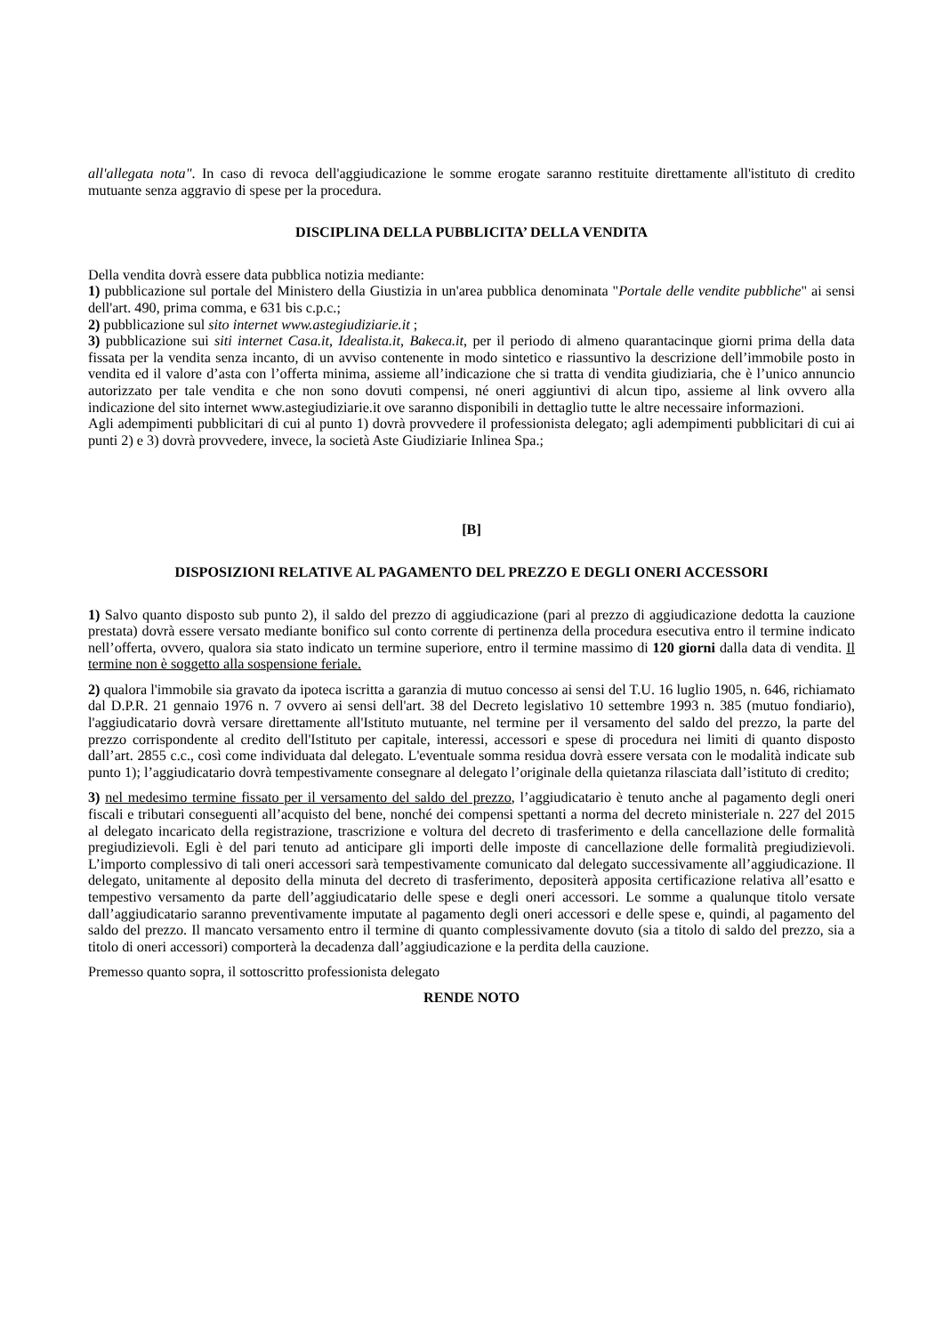all'allegata nota". In caso di revoca dell'aggiudicazione le somme erogate saranno restituite direttamente all'istituto di credito mutuante senza aggravio di spese per la procedura.
DISCIPLINA DELLA PUBBLICITA’ DELLA VENDITA
Della vendita dovrà essere data pubblica notizia mediante:
1) pubblicazione sul portale del Ministero della Giustizia in un'area pubblica denominata "Portale delle vendite pubbliche" ai sensi dell'art. 490, prima comma, e 631 bis c.p.c.;
2) pubblicazione sul sito internet www.astegiudiziarie.it ;
3) pubblicazione sui siti internet Casa.it, Idealista.it, Bakeca.it, per il periodo di almeno quarantacinque giorni prima della data fissata per la vendita senza incanto, di un avviso contenente in modo sintetico e riassuntivo la descrizione dell’immobile posto in vendita ed il valore d’asta con l’offerta minima, assieme all’indicazione che si tratta di vendita giudiziaria, che è l’unico annuncio autorizzato per tale vendita e che non sono dovuti compensi, né oneri aggiuntivi di alcun tipo, assieme al link ovvero alla indicazione del sito internet www.astegiudiziarie.it ove saranno disponibili in dettaglio tutte le altre necessaire informazioni.
Agli adempimenti pubblicitari di cui al punto 1) dovrà provvedere il professionista delegato; agli adempimenti pubblicitari di cui ai punti 2) e 3) dovrà provvedere, invece, la società Aste Giudiziarie Inlinea Spa.;
[B]
DISPOSIZIONI RELATIVE AL PAGAMENTO DEL PREZZO E DEGLI ONERI ACCESSORI
1) Salvo quanto disposto sub punto 2), il saldo del prezzo di aggiudicazione (pari al prezzo di aggiudicazione dedotta la cauzione prestata) dovrà essere versato mediante bonifico sul conto corrente di pertinenza della procedura esecutiva entro il termine indicato nell’offerta, ovvero, qualora sia stato indicato un termine superiore, entro il termine massimo di 120 giorni dalla data di vendita. Il termine non è soggetto alla sospensione feriale.
2) qualora l'immobile sia gravato da ipoteca iscritta a garanzia di mutuo concesso ai sensi del T.U. 16 luglio 1905, n. 646, richiamato dal D.P.R. 21 gennaio 1976 n. 7 ovvero ai sensi dell'art. 38 del Decreto legislativo 10 settembre 1993 n. 385 (mutuo fondiario), l'aggiudicatario dovrà versare direttamente all'Istituto mutuante, nel termine per il versamento del saldo del prezzo, la parte del prezzo corrispondente al credito dell'Istituto per capitale, interessi, accessori e spese di procedura nei limiti di quanto disposto dall’art. 2855 c.c., così come individuata dal delegato. L'eventuale somma residua dovrà essere versata con le modalità indicate sub punto 1); l’aggiudicatario dovrà tempestivamente consegnare al delegato l’originale della quietanza rilasciata dall’istituto di credito;
3) nel medesimo termine fissato per il versamento del saldo del prezzo, l’aggiudicatario è tenuto anche al pagamento degli oneri fiscali e tributari conseguenti all’acquisto del bene, nonché dei compensi spettanti a norma del decreto ministeriale n. 227 del 2015 al delegato incaricato della registrazione, trascrizione e voltura del decreto di trasferimento e della cancellazione delle formalità pregiudizievoli. Egli è del pari tenuto ad anticipare gli importi delle imposte di cancellazione delle formalità pregiudizievoli. L’importo complessivo di tali oneri accessori sarà tempestivamente comunicato dal delegato successivamente all’aggiudicazione. Il delegato, unitamente al deposito della minuta del decreto di trasferimento, depositerà apposita certificazione relativa all’esatto e tempestivo versamento da parte dell’aggiudicatario delle spese e degli oneri accessori. Le somme a qualunque titolo versate dall’aggiudicatario saranno preventivamente imputate al pagamento degli oneri accessori e delle spese e, quindi, al pagamento del saldo del prezzo. Il mancato versamento entro il termine di quanto complessivamente dovuto (sia a titolo di saldo del prezzo, sia a titolo di oneri accessori) comporterà la decadenza dall’aggiudicazione e la perdita della cauzione.
Premesso quanto sopra, il sottoscritto professionista delegato
RENDE NOTO